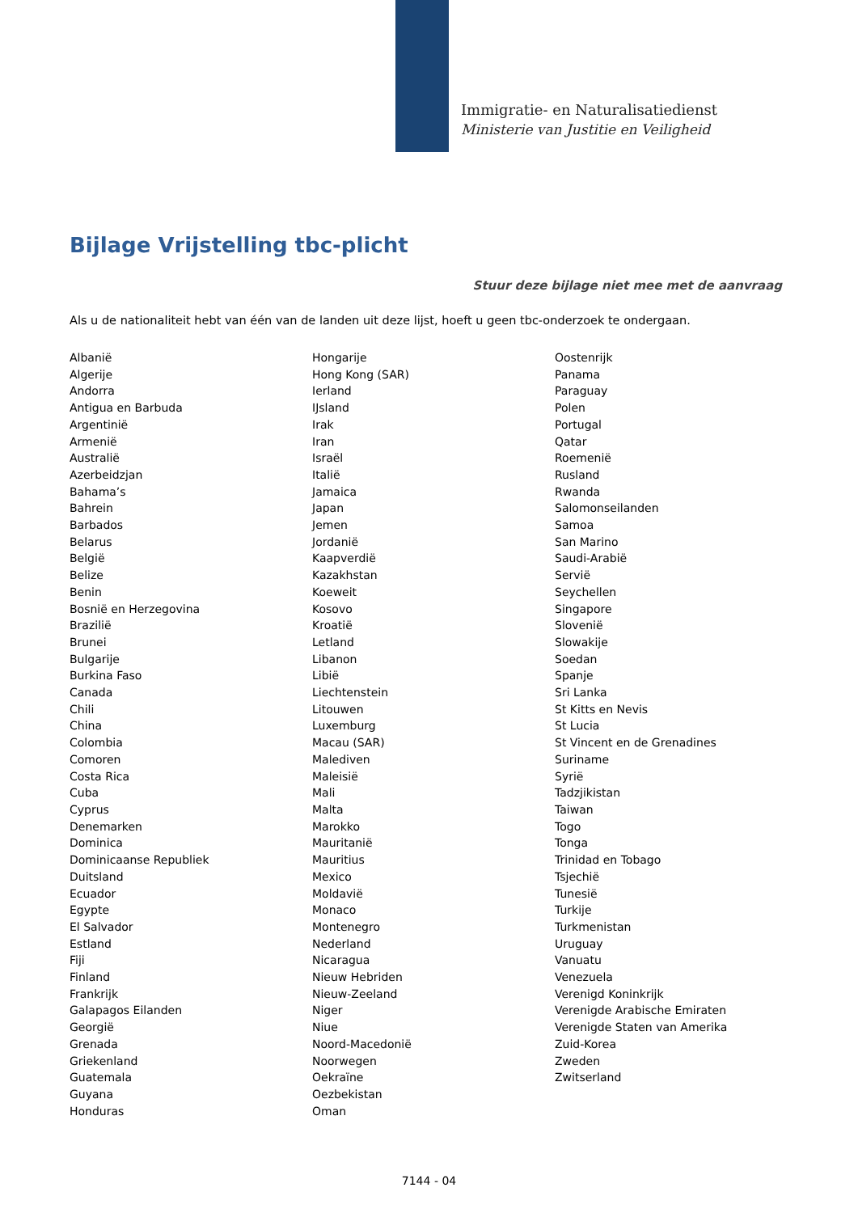Immigratie- en Naturalisatiedienst
Ministerie van Justitie en Veiligheid
Bijlage Vrijstelling tbc-plicht
Stuur deze bijlage niet mee met de aanvraag
Als u de nationaliteit hebt van één van de landen uit deze lijst, hoeft u geen tbc-onderzoek te ondergaan.
Albanië
Algerije
Andorra
Antigua en Barbuda
Argentinië
Armenië
Australië
Azerbeidzjan
Bahama’s
Bahrein
Barbados
Belarus
België
Belize
Benin
Bosnië en Herzegovina
Brazilië
Brunei
Bulgarije
Burkina Faso
Canada
Chili
China
Colombia
Comoren
Costa Rica
Cuba
Cyprus
Denemarken
Dominica
Dominicaanse Republiek
Duitsland
Ecuador
Egypte
El Salvador
Estland
Fiji
Finland
Frankrijk
Galapagos Eilanden
Georgië
Grenada
Griekenland
Guatemala
Guyana
Honduras
Hongarije
Hong Kong (SAR)
Ierland
IJsland
Irak
Iran
Israël
Italië
Jamaica
Japan
Jemen
Jordanië
Kaapverdië
Kazakhstan
Koeweit
Kosovo
Kroatië
Letland
Libanon
Libië
Liechtenstein
Litouwen
Luxemburg
Macau (SAR)
Malediven
Maleisië
Mali
Malta
Marokko
Mauritanië
Mauritius
Mexico
Moldavië
Monaco
Montenegro
Nederland
Nicaragua
Nieuw Hebriden
Nieuw-Zeeland
Niger
Niue
Noord-Macedonië
Noorwegen
Oekraïne
Oezbekistan
Oman
Oostenrijk
Panama
Paraguay
Polen
Portugal
Qatar
Roemenië
Rusland
Rwanda
Salomonseilanden
Samoa
San Marino
Saudi-Arabië
Servië
Seychellen
Singapore
Slovenië
Slowakije
Soedan
Spanje
Sri Lanka
St Kitts en Nevis
St Lucia
St Vincent en de Grenadines
Suriname
Syrië
Tadzjikistan
Taiwan
Togo
Tonga
Trinidad en Tobago
Tsjechië
Tunesië
Turkije
Turkmenistan
Uruguay
Vanuatu
Venezuela
Verenigd Koninkrijk
Verenigde Arabische Emiraten
Verenigde Staten van Amerika
Zuid-Korea
Zweden
Zwitserland
7144 - 04